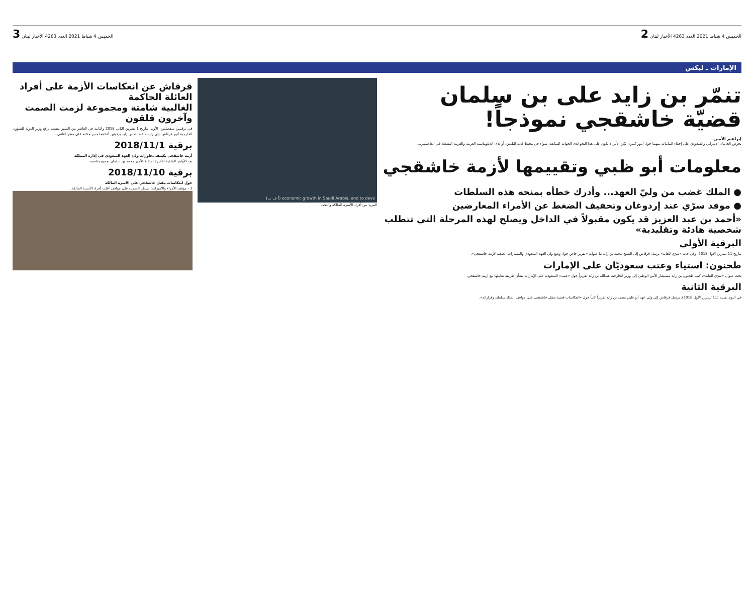3 الخميس 4 شباط 2021 العدد 4263 الأخبار لبنان الخميس 4 شباط 2021 العدد 4263 الأخبار لبنان 2
الإمارات ـ ليكس
تنمّر بن زايد على بن سلمان
قضيّة خاشقجي نموذجاً!
إبراهيم الأمين
يحرص الجانبان الإماراتي والسعودي على إخفاء التباينات بينهما حول أمور كثيرة. لكن الأمر لا يكون على هذا النحو لدى الجهات المتابعة، سواء في محيط قادة البلدين، أو لدى الدبلوماسية العربية والغربية النشطة في العاصمتين...
معلومات أبو ظبي وتقييمها لأزمة خاشقجي
● الملك غضب من وليّ العهد... وأدرك خطأه بمنحه هذه السلطات
● موفد سرّي عند إردوغان وتخفيف الضغط عن الأمراء المعارضين
«أحمد بن عبد العزيز قد يكون مقبولاً في الداخل ويصلح لهذه المرحلة التي تتطلب شخصية هادئة وتقليدية»
البرقية الأولى
بتاريخ 11 تشرين الأول 2018، وفي خانة «سرّي للغاية» برسل قرقاش إلى الشيخ محمد بن زايد ما عنوانه «تقرير خاص حول وضع ولي العهد السعودي والمسارات الصعبة لأزمة خاشقجي».
طحنون: استياء وعتب سعوديّان على الإمارات
تحت عنوان «سرّي للغاية»، كتب طحنون بن زايد مستشار الأمن الوطني إلى وزير الخارجية عبدالله بن زايد تقريراً حول «عتب» السعودية على الإمارات بشأن طريقة تعاملها مع أزمة خاشقجي.
البرقية الثانية
في اليوم نفسه (11 تشرين الأول 2018)، يرسل قرقاش إلى ولي عهد أبو ظبي محمد بن زايد تقريراً ثانياً حول «انعكاسات قضية مقتل خاشقجي على مواقف الملك سلمان وقراراته».
economic growth in Saudi Arabia, and to deve (أ ف ب)
المزيد من أفراد الأسرة المالكة والنخب...
قرقاش عن انعكاسات الأزمة على أفراد العائلة الحاكمة
الغالبية شامتة ومجموعة لزمت الصمت وآخرون قلقون
في برقيتين منفصلتين، الأولى بتاريخ 1 تشرين الثاني 2018 والثانية في العاشر من الشهر نفسه، يرفع وزير الدولة للشؤون الخارجية أنور قرقاش، إلى رئيسه عبدالله بن زايد برقيتين أعدّهما مدير مكتبه علي مطر الناعي...
برقية 2018/11/1
أزمة خاشقجي تكشف تجاوزات وليّ العهد السعودي في إدارة المملكة
بعد الأوامر الملكية الأخيرة احتفظ الأمير محمد بن سلمان بجميع مناصبه...
برقية 2018/11/10
حول انعكاسات مقتل خاشقجي على الأسرة المالكة
1 - موقف الأمراء والأميرات: سيطر الصمت على مواقف أغلب أفراد الأسرة المالكة...